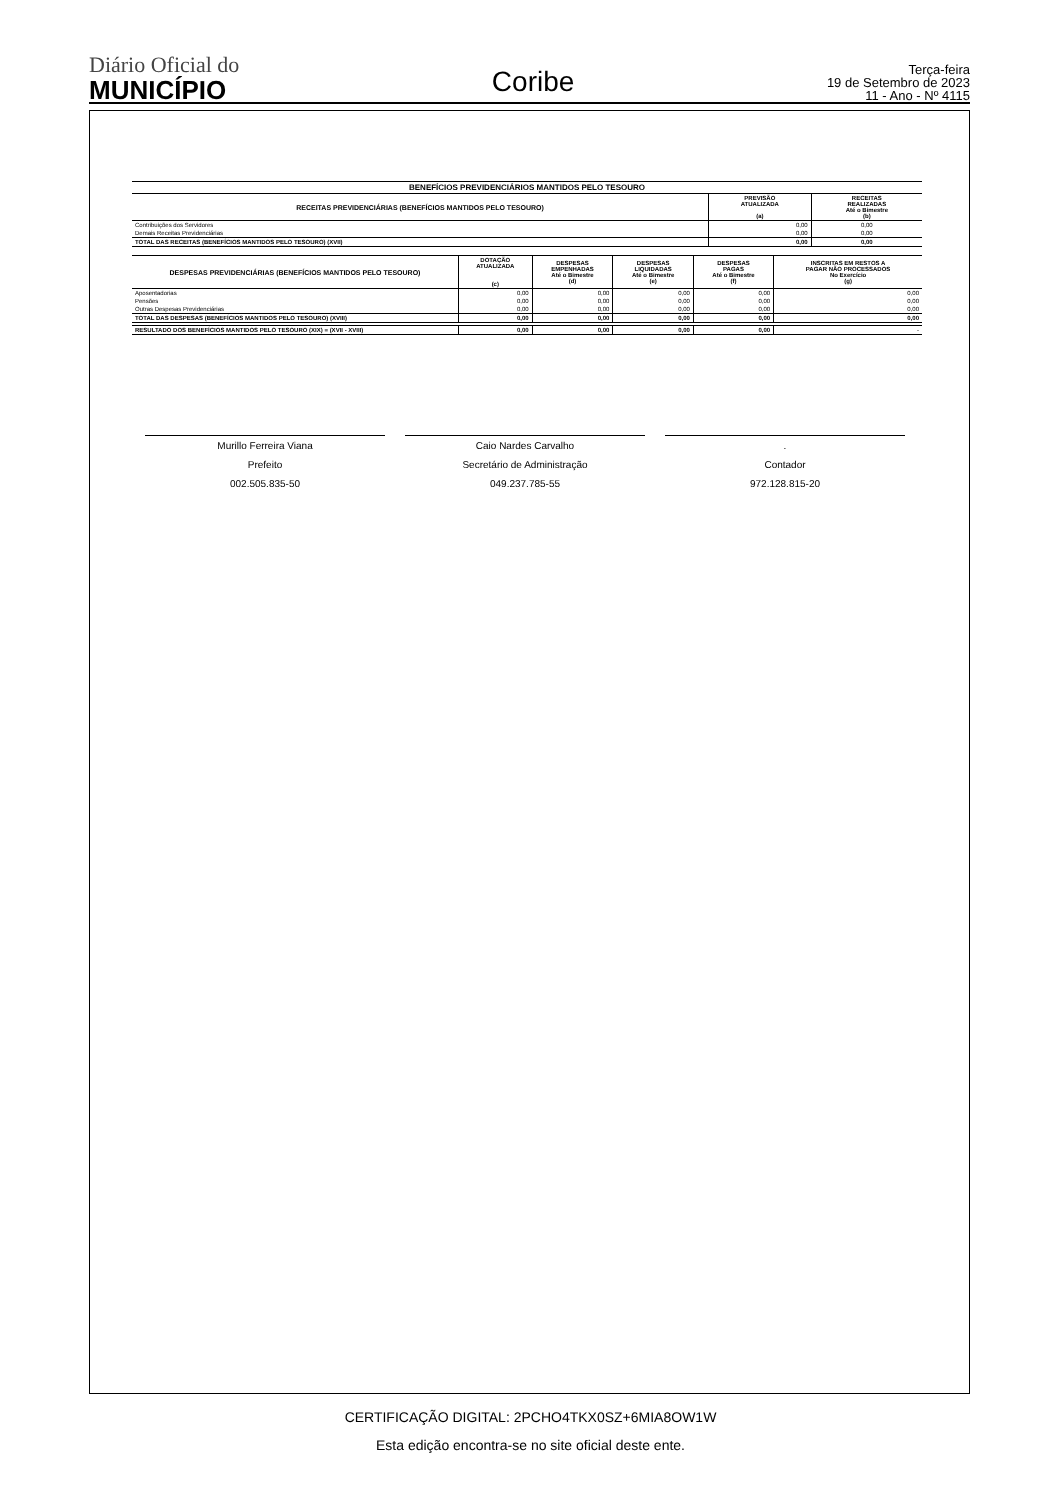Diário Oficial do
MUNICÍPIO
Coribe
Terça-feira
19 de Setembro de 2023
11 - Ano - Nº 4115
| BENEFÍCIOS PREVIDENCIÁRIOS MANTIDOS PELO TESOURO | | |
| --- | --- | --- |
| RECEITAS PREVIDENCIÁRIAS (BENEFÍCIOS MANTIDOS PELO TESOURO) | PREVISÃO ATUALIZADA (a) | RECEITAS REALIZADAS Até o Bimestre (b) |
| Contribuições dos Servidores | 0,00 | 0,00 |
| Demais Receitas Previdenciárias | 0,00 | 0,00 |
| TOTAL DAS RECEITAS (BENEFÍCIOS MANTIDOS PELO TESOURO) (XVII) | 0,00 | 0,00 |
| DESPESAS PREVIDENCIÁRIAS (BENEFÍCIOS MANTIDOS PELO TESOURO) | DOTAÇÃO ATUALIZADA (c) | DESPESAS EMPENHADAS Até o Bimestre (d) | DESPESAS LIQUIDADAS Até o Bimestre (e) | DESPESAS PAGAS Até o Bimestre (f) | INSCRITAS EM RESTOS A PAGAR NÃO PROCESSADOS No Exercício (g) |
| --- | --- | --- | --- | --- | --- |
| Aposentadorias | 0,00 | 0,00 | 0,00 | 0,00 | 0,00 |
| Pensões | 0,00 | 0,00 | 0,00 | 0,00 | 0,00 |
| Outras Despesas Previdenciárias | 0,00 | 0,00 | 0,00 | 0,00 | 0,00 |
| TOTAL DAS DESPESAS (BENEFÍCIOS MANTIDOS PELO TESOURO) (XVIII) | 0,00 | 0,00 | 0,00 | 0,00 | 0,00 |
| RESULTADO DOS BENEFÍCIOS MANTIDOS PELO TESOURO (XIX) = (XVII - XVIII) | 0,00 | 0,00 | 0,00 | 0,00 | - |
Murillo Ferreira Viana
Prefeito
002.505.835-50
Caio Nardes Carvalho
Secretário de Administração
049.237.785-55
.
Contador
972.128.815-20
CERTIFICAÇÃO DIGITAL: 2PCHO4TKX0SZ+6MIA8OW1W
Esta edição encontra-se no site oficial deste ente.